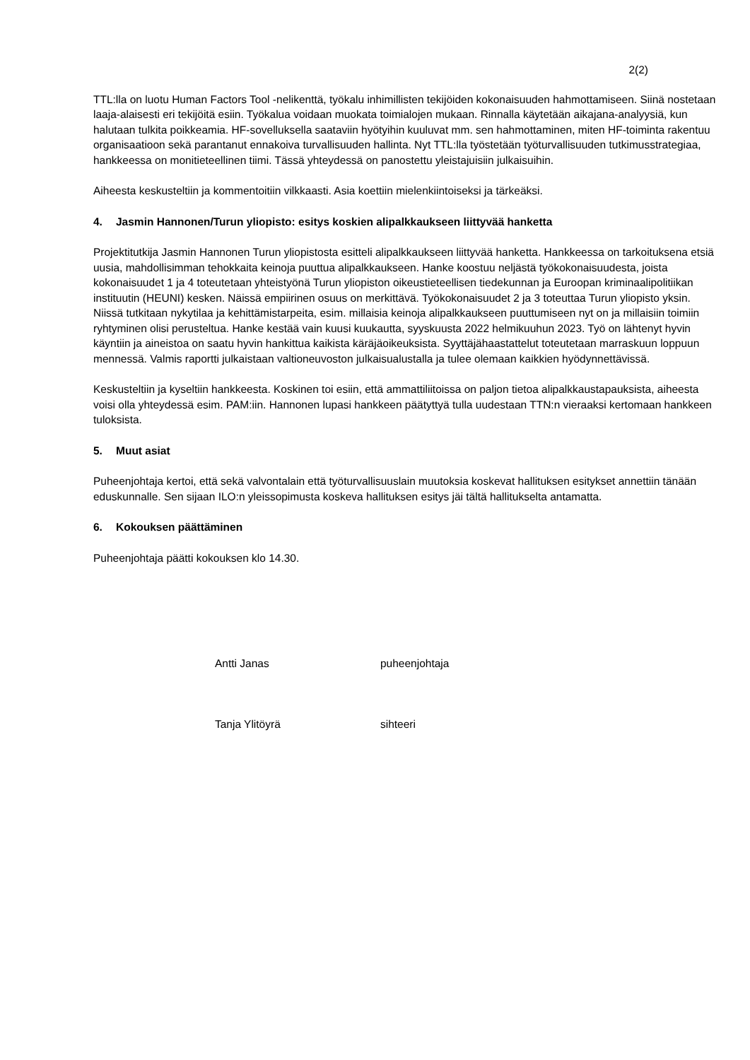2(2)
TTL:lla on luotu Human Factors Tool -nelikenttä, työkalu inhimillisten tekijöiden kokonaisuuden hahmottamiseen. Siinä nostetaan laaja-alaisesti eri tekijöitä esiin. Työkalua voidaan muokata toimialojen mukaan. Rinnalla käytetään aikajana-analyysiä, kun halutaan tulkita poikkeamia. HF-sovelluksella saataviin hyötyihin kuuluvat mm. sen hahmottaminen, miten HF-toiminta rakentuu organisaatioon sekä parantanut ennakoiva turvallisuuden hallinta. Nyt TTL:lla työstetään työturvallisuuden tutkimusstrategiaa, hankkeessa on monitieteellinen tiimi. Tässä yhteydessä on panostettu yleistajuisiin julkaisuihin.
Aiheesta keskusteltiin ja kommentoitiin vilkkaasti. Asia koettiin mielenkiintoiseksi ja tärkeäksi.
4. Jasmin Hannonen/Turun yliopisto: esitys koskien alipalkkaukseen liittyvää hanketta
Projektitutkija Jasmin Hannonen Turun yliopistosta esitteli alipalkkaukseen liittyvää hanketta. Hankkeessa on tarkoituksena etsiä uusia, mahdollisimman tehokkaita keinoja puuttua alipalkkaukseen. Hanke koostuu neljästä työkokonaisuudesta, joista kokonaisuudet 1 ja 4 toteutetaan yhteistyönä Turun yliopiston oikeustieteellisen tiedekunnan ja Euroopan kriminaalipolitiikan instituutin (HEUNI) kesken. Näissä empiirinen osuus on merkittävä. Työkokonaisuudet 2 ja 3 toteuttaa Turun yliopisto yksin. Niissä tutkitaan nykytilaa ja kehittämistarpeita, esim. millaisia keinoja alipalkkaukseen puuttumiseen nyt on ja millaisiin toimiin ryhtyminen olisi perusteltua. Hanke kestää vain kuusi kuukautta, syyskuusta 2022 helmikuuhun 2023. Työ on lähtenyt hyvin käyntiin ja aineistoa on saatu hyvin hankittua kaikista käräjäoikeuksista. Syyttäjähaastattelut toteutetaan marraskuun loppuun mennessä. Valmis raportti julkaistaan valtioneuvoston julkaisualustalla ja tulee olemaan kaikkien hyödynnettävissä.
Keskusteltiin ja kyseltiin hankkeesta. Koskinen toi esiin, että ammattiliitoissa on paljon tietoa alipalkkaustapauksista, aiheesta voisi olla yhteydessä esim. PAM:iin. Hannonen lupasi hankkeen päätyttyä tulla uudestaan TTN:n vieraaksi kertomaan hankkeen tuloksista.
5. Muut asiat
Puheenjohtaja kertoi, että sekä valvontalain että työturvallisuuslain muutoksia koskevat hallituksen esitykset annettiin tänään eduskunnalle. Sen sijaan ILO:n yleissopimusta koskeva hallituksen esitys jäi tältä hallitukselta antamatta.
6. Kokouksen päättäminen
Puheenjohtaja päätti kokouksen klo 14.30.
Antti Janas puheenjohtaja
Tanja Ylitöyrä sihteeri